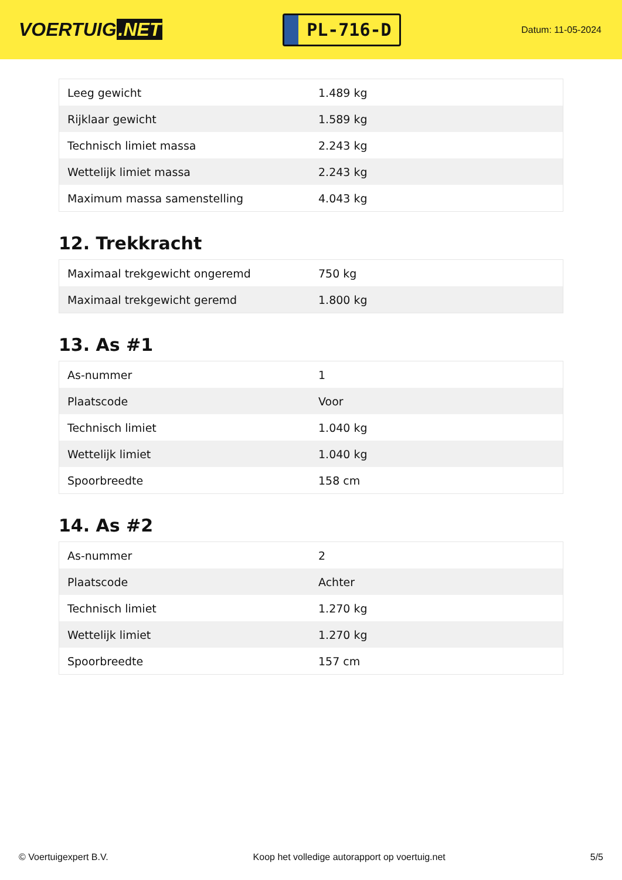VOERTUIG.NET
PL-716-D
Datum: 11-05-2024
| Leeg gewicht | 1.489 kg |
| Rijklaar gewicht | 1.589 kg |
| Technisch limiet massa | 2.243 kg |
| Wettelijk limiet massa | 2.243 kg |
| Maximum massa samenstelling | 4.043 kg |
12. Trekkracht
| Maximaal trekgewicht ongeremd | 750 kg |
| Maximaal trekgewicht geremd | 1.800 kg |
13. As #1
| As-nummer | 1 |
| Plaatscode | Voor |
| Technisch limiet | 1.040 kg |
| Wettelijk limiet | 1.040 kg |
| Spoorbreedte | 158 cm |
14. As #2
| As-nummer | 2 |
| Plaatscode | Achter |
| Technisch limiet | 1.270 kg |
| Wettelijk limiet | 1.270 kg |
| Spoorbreedte | 157 cm |
© Voertuigexpert B.V. Koop het volledige autorapport op voertuig.net 5/5